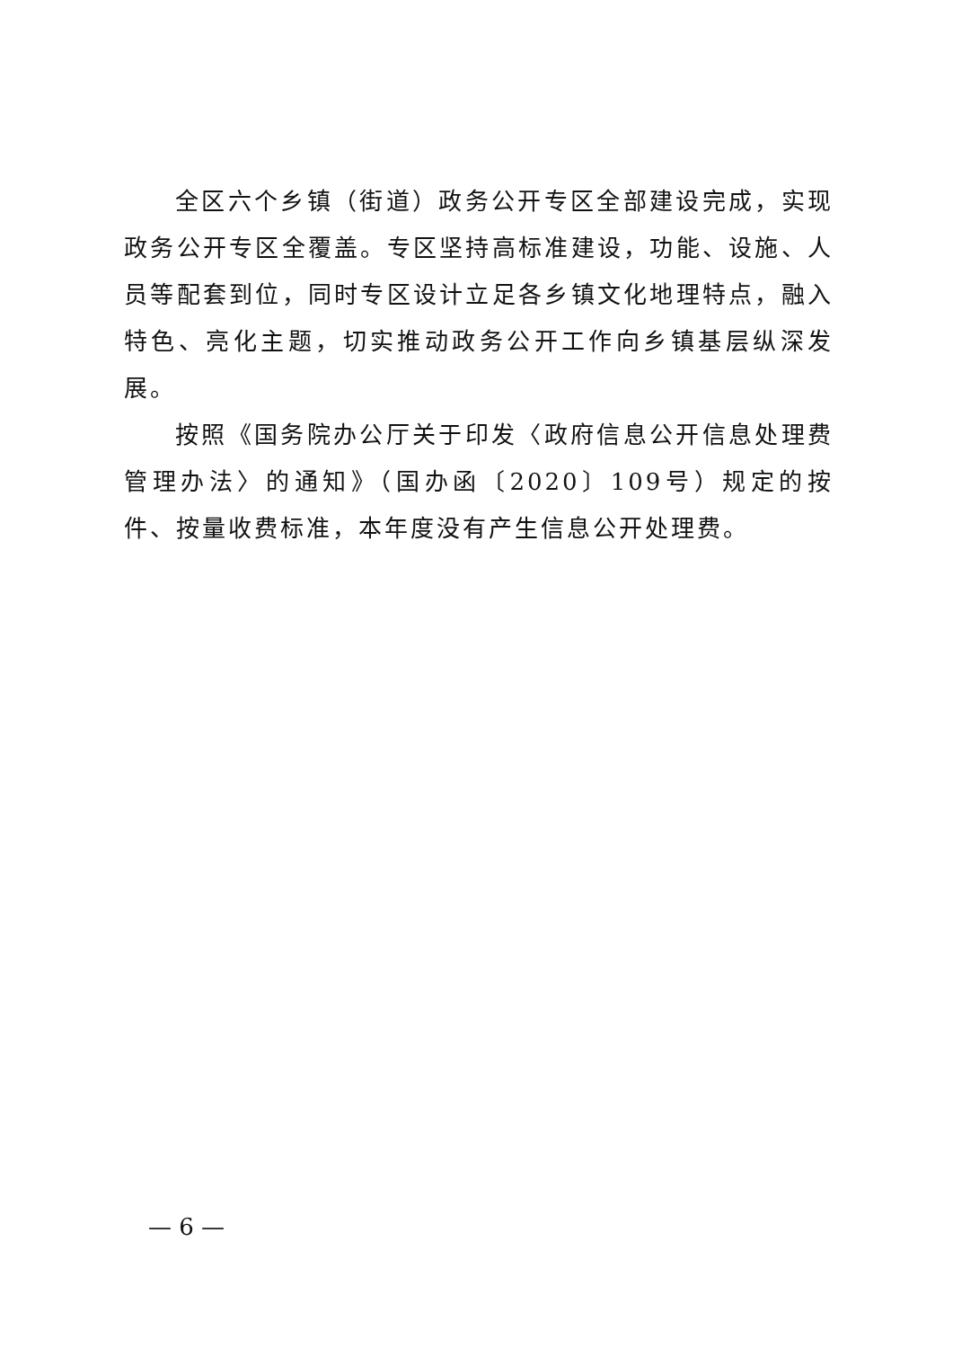全区六个乡镇（街道）政务公开专区全部建设完成，实现政务公开专区全覆盖。专区坚持高标准建设，功能、设施、人员等配套到位，同时专区设计立足各乡镇文化地理特点，融入特色、亮化主题，切实推动政务公开工作向乡镇基层纵深发展。
按照《国务院办公厅关于印发〈政府信息公开信息处理费管理办法〉的通知》（国办函〔2020〕109号）规定的按件、按量收费标准，本年度没有产生信息公开处理费。
— 6 —